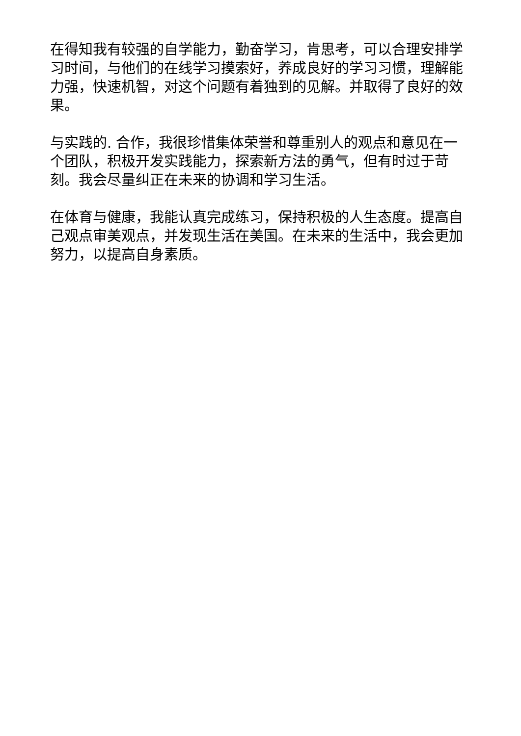在得知我有较强的自学能力，勤奋学习，肯思考，可以合理安排学习时间，与他们的在线学习摸索好，养成良好的学习习惯，理解能力强，快速机智，对这个问题有着独到的见解。并取得了良好的效果。
与实践的. 合作，我很珍惜集体荣誉和尊重别人的观点和意见在一个团队，积极开发实践能力，探索新方法的勇气，但有时过于苛刻。我会尽量纠正在未来的协调和学习生活。
在体育与健康，我能认真完成练习，保持积极的人生态度。提高自己观点审美观点，并发现生活在美国。在未来的生活中，我会更加努力，以提高自身素质。